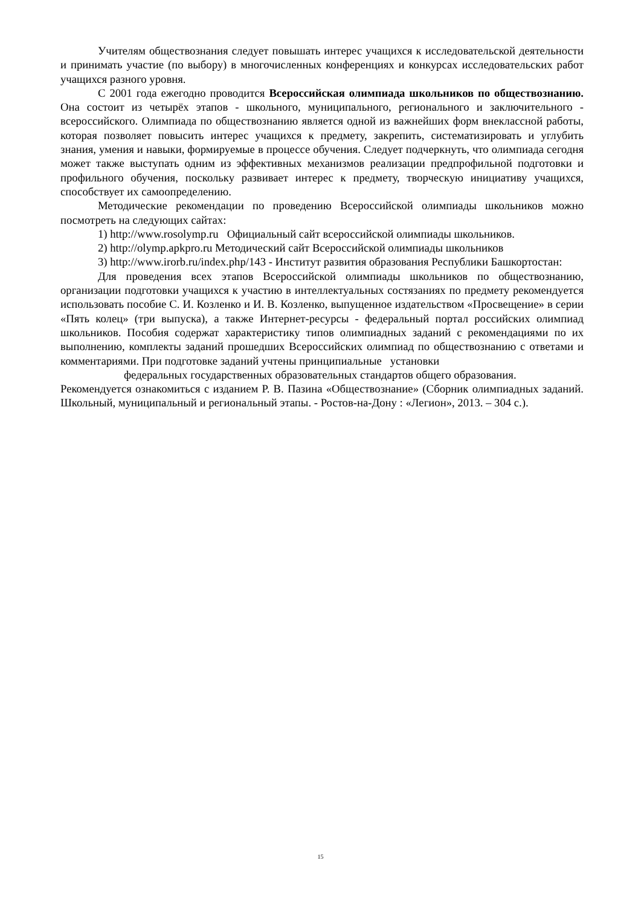Учителям обществознания следует повышать интерес учащихся к исследовательской деятельности и принимать участие (по выбору) в многочисленных конференциях и конкурсах исследовательских работ учащихся разного уровня.
С 2001 года ежегодно проводится Всероссийская олимпиада школьников по обществознанию. Она состоит из четырёх этапов - школьного, муниципального, регионального и заключительного - всероссийского. Олимпиада по обществознанию является одной из важнейших форм внеклассной работы, которая позволяет повысить интерес учащихся к предмету, закрепить, систематизировать и углубить знания, умения и навыки, формируемые в процессе обучения. Следует подчеркнуть, что олимпиада сегодня может также выступать одним из эффективных механизмов реализации предпрофильной подготовки и профильного обучения, поскольку развивает интерес к предмету, творческую инициативу учащихся, способствует их самоопределению.
Методические рекомендации по проведению Всероссийской олимпиады школьников можно посмотреть на следующих сайтах:
1) http://www.rosolymp.ru Официальный сайт всероссийской олимпиады школьников.
2) http://olymp.apkpro.ru Методический сайт Всероссийской олимпиады школьников
3) http://www.irorb.ru/index.php/143 - Институт развития образования Республики Башкортостан:
Для проведения всех этапов Всероссийской олимпиады школьников по обществознанию, организации подготовки учащихся к участию в интеллектуальных состязаниях по предмету рекомендуется использовать пособие С. И. Козленко и И. В. Козленко, выпущенное издательством «Просвещение» в серии «Пять колец» (три выпуска), а также Интернет-ресурсы - федеральный портал российских олимпиад школьников. Пособия содержат характеристику типов олимпиадных заданий с рекомендациями по их выполнению, комплекты заданий прошедших Всероссийских олимпиад по обществознанию с ответами и комментариями. При подготовке заданий учтены принципиальные установки
федеральных государственных образовательных стандартов общего образования.
Рекомендуется ознакомиться с изданием Р. В. Пазина «Обществознание» (Сборник олимпиадных заданий. Школьный, муниципальный и региональный этапы. - Ростов-на-Дону : «Легион», 2013. – 304 с.).
15